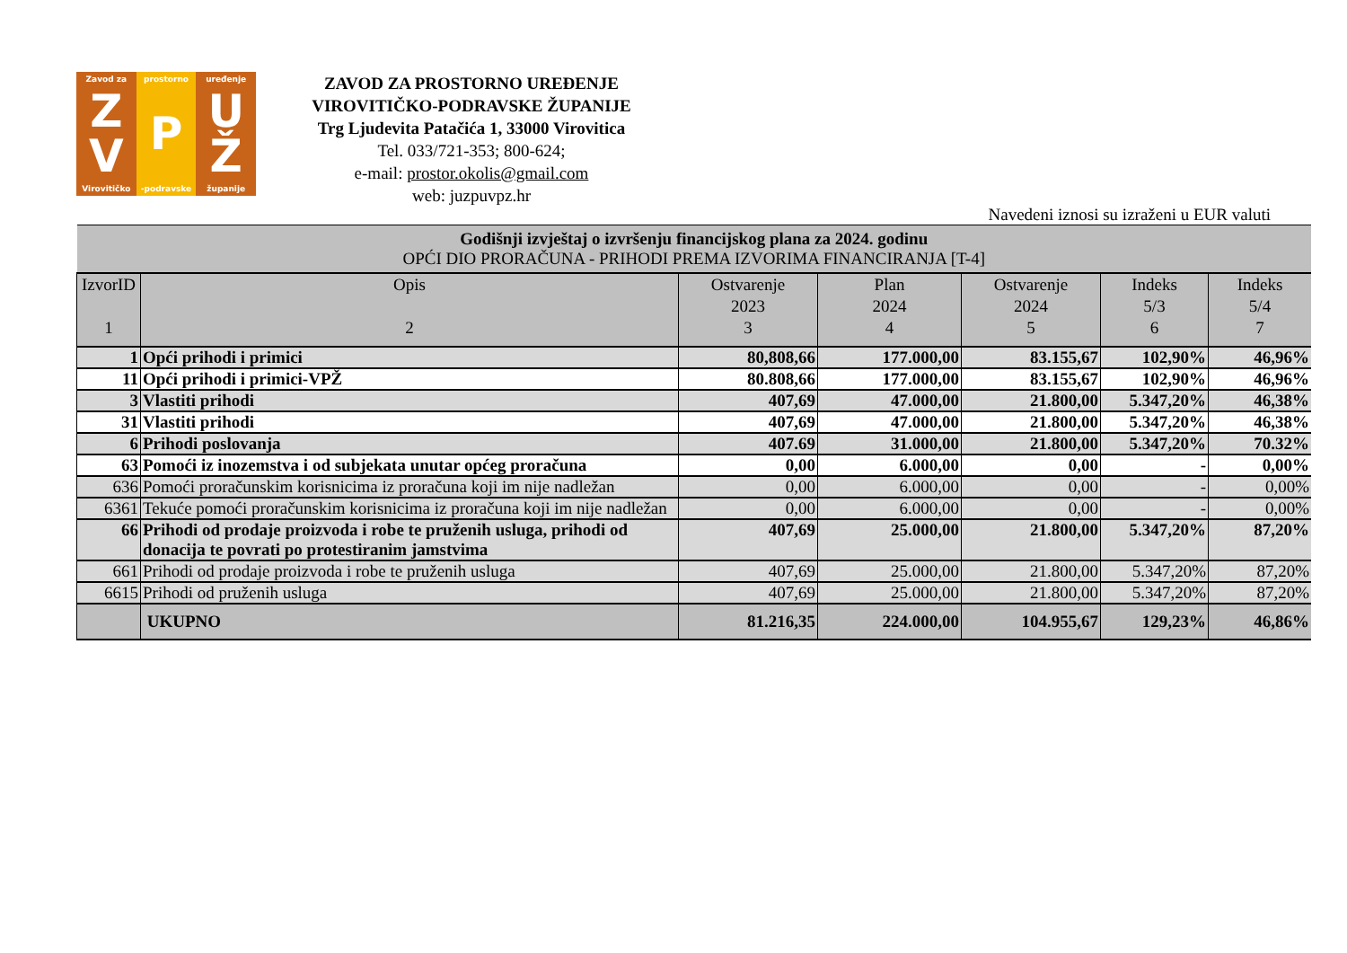Zavod za
Z V
Virovitičko
prostorno
P
-podravske
uređenje
U Ž
županije
ZAVOD ZA PROSTORNO UREĐENJE
VIROVITIČKO-PODRAVSKE ŽUPANIJE
Trg Ljudevita Patačića 1, 33000 Virovitica
Tel. 033/721-353; 800-624;
e-mail: prostor.okolis@gmail.com
web: juzpuvpz.hr
Navedeni iznosi su izraženi u EUR valuti
| Godišnji izvještaj o izvršenju financijskog plana za 2024. godinu OPĆI DIO PRORAČUNA - PRIHODI PREMA IZVORIMA FINANCIRANJA [T-4] | | | | | | |
| IzvorID 1 | Opis 2 | Ostvarenje 2023 3 | Plan 2024 4 | Ostvarenje 2024 5 | Indeks 5/3 6 | Indeks 5/4 7 |
| 1 | Opći prihodi i primici | 80,808,66 | 177.000,00 | 83.155,67 | 102,90% | 46,96% |
| 11 | Opći prihodi i primici-VPŽ | 80.808,66 | 177.000,00 | 83.155,67 | 102,90% | 46,96% |
| 3 | Vlastiti prihodi | 407,69 | 47.000,00 | 21.800,00 | 5.347,20% | 46,38% |
| 31 | Vlastiti prihodi | 407,69 | 47.000,00 | 21.800,00 | 5.347,20% | 46,38% |
| 6 | Prihodi poslovanja | 407.69 | 31.000,00 | 21.800,00 | 5.347,20% | 70.32% |
| 63 | Pomoći iz inozemstva i od subjekata unutar općeg proračuna | 0,00 | 6.000,00 | 0,00 | - | 0,00% |
| 636 | Pomoći proračunskim korisnicima iz proračuna koji im nije nadležan | 0,00 | 6.000,00 | 0,00 | - | 0,00% |
| 6361 | Tekuće pomoći proračunskim korisnicima iz proračuna koji im nije nadležan | 0,00 | 6.000,00 | 0,00 | - | 0,00% |
| 66 | Prihodi od prodaje proizvoda i robe te pruženih usluga, prihodi od donacija te povrati po protestiranim jamstvima | 407,69 | 25.000,00 | 21.800,00 | 5.347,20% | 87,20% |
| 661 | Prihodi od prodaje proizvoda i robe te pruženih usluga | 407,69 | 25.000,00 | 21.800,00 | 5.347,20% | 87,20% |
| 6615 | Prihodi od pruženih usluga | 407,69 | 25.000,00 | 21.800,00 | 5.347,20% | 87,20% |
| | UKUPNO | 81.216,35 | 224.000,00 | 104.955,67 | 129,23% | 46,86% |